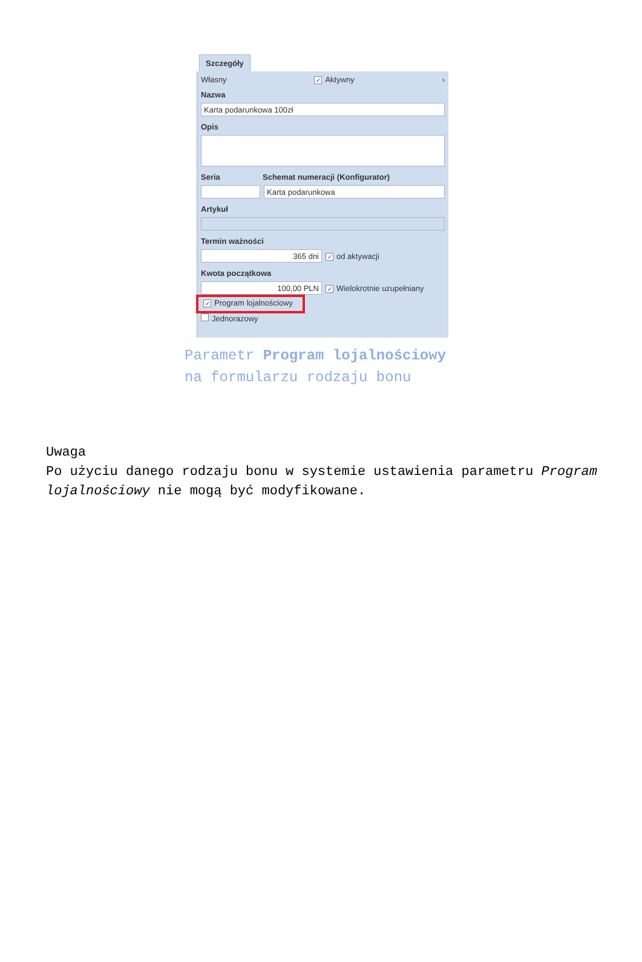Szczegóły
Własny ✓ Aktywny ›
Nazwa
Karta podarunkowa 100zł
Opis
Seria Schemat numeracji (Konfigurator)
Karta podarunkowa
Artykuł
Termin ważności
365 dni
✓ od aktywacji
Kwota początkowa
100,00 PLN
✓ Wielokrotnie uzupełniany
✓ Program lojalnościowy
Jednorazowy
Parametr Program lojalnościowy
na formularzu rodzaju bonu
Uwaga
Po użyciu danego rodzaju bonu w systemie ustawienia parametru Program lojalnościowy nie mogą być modyfikowane.